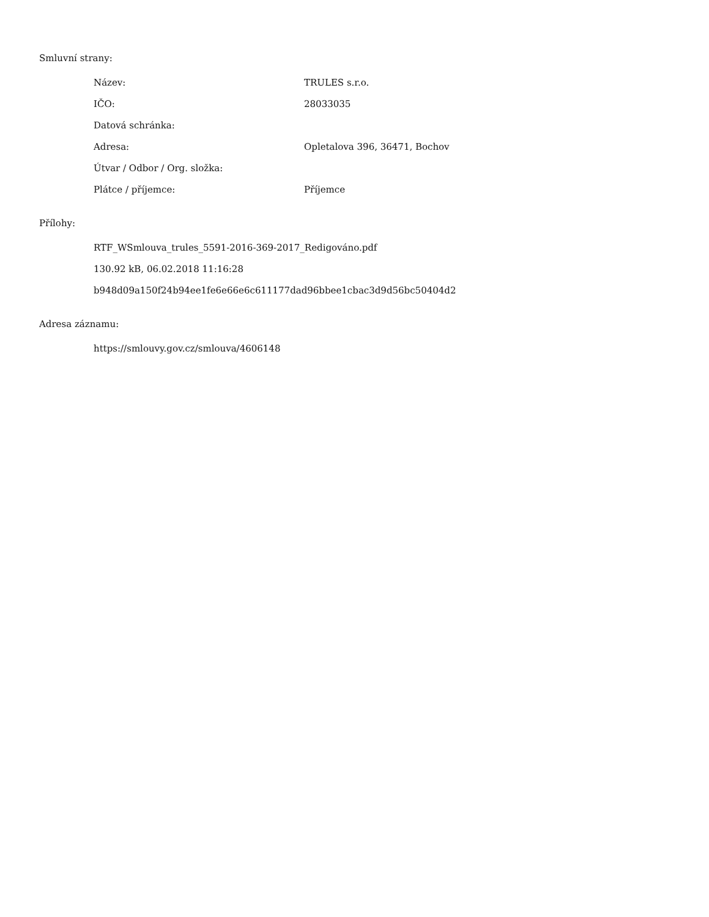Smluvní strany:
| Název: | TRULES s.r.o. |
| IČO: | 28033035 |
| Datová schránka: | |
| Adresa: | Opletalova 396, 36471, Bochov |
| Útvar / Odbor / Org. složka: | |
| Plátce / příjemce: | Příjemce |
Přílohy:
RTF_WSmlouva_trules_5591-2016-369-2017_Redigováno.pdf
130.92 kB, 06.02.2018 11:16:28
b948d09a150f24b94ee1fe6e66e6c611177dad96bbee1cbac3d9d56bc50404d2
Adresa záznamu:
https://smlouvy.gov.cz/smlouva/4606148